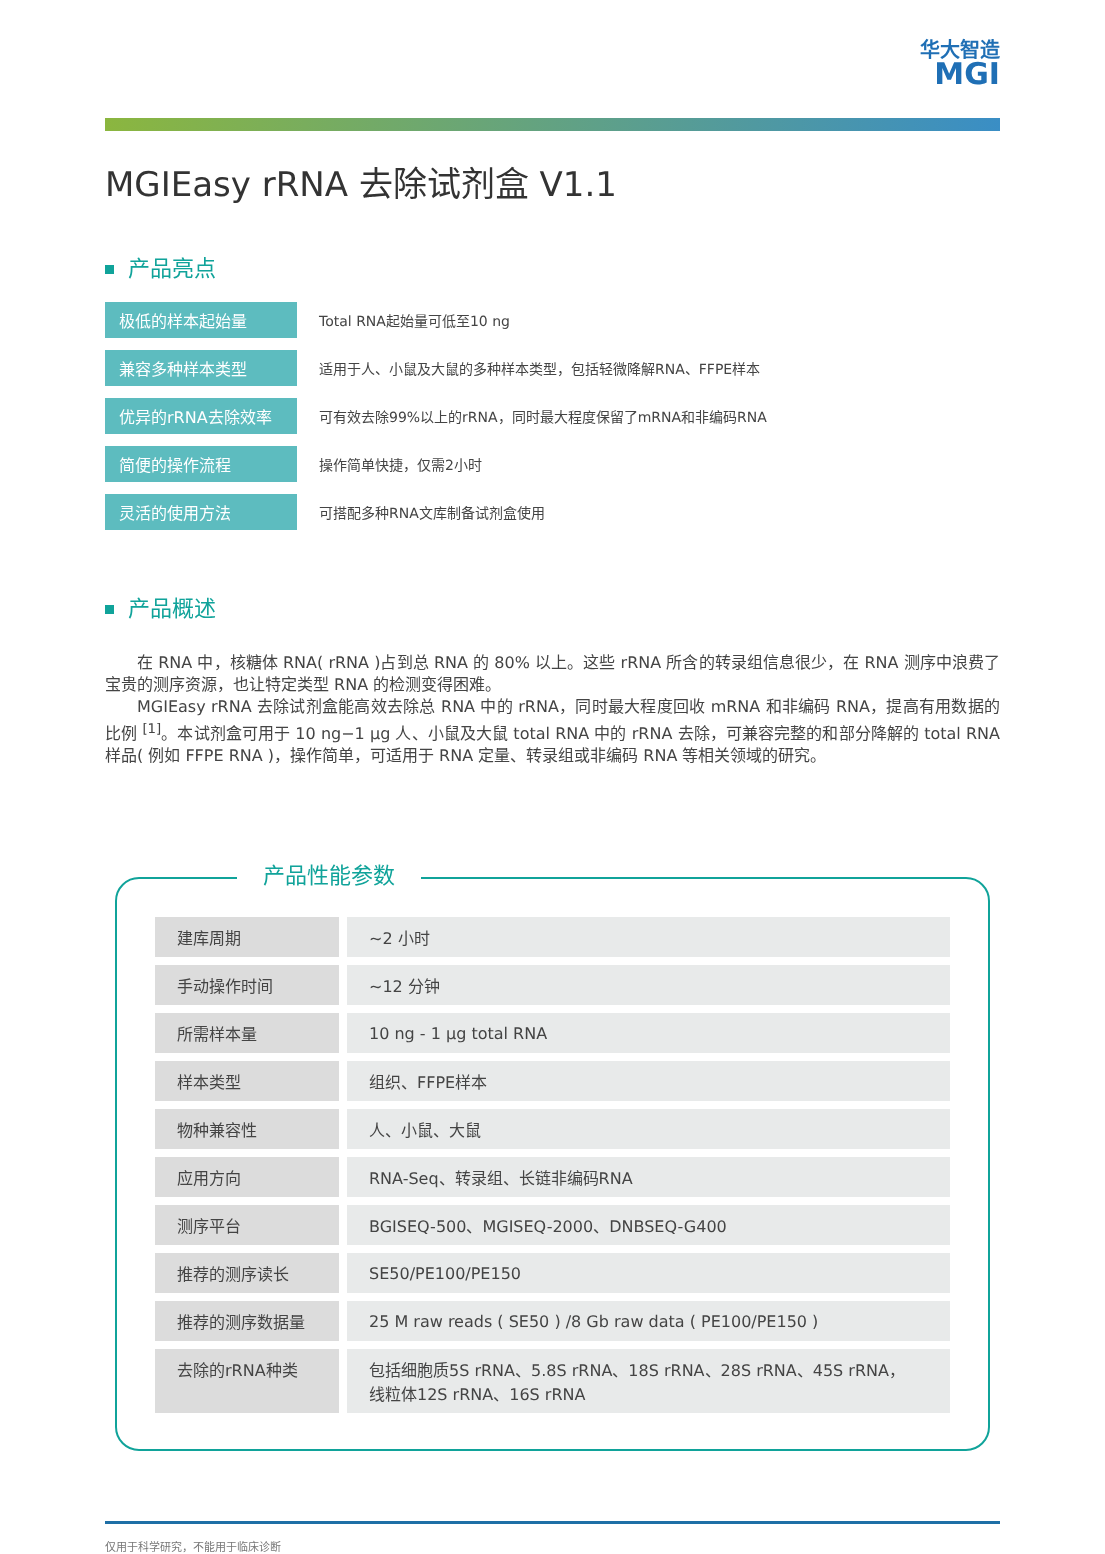华大智造
MGI
MGIEasy rRNA 去除试剂盒 V1.1
产品亮点
极低的样本起始量
Total RNA起始量可低至10 ng
兼容多种样本类型
适用于人、小鼠及大鼠的多种样本类型，包括轻微降解RNA、FFPE样本
优异的rRNA去除效率
可有效去除99%以上的rRNA，同时最大程度保留了mRNA和非编码RNA
简便的操作流程
操作简单快捷，仅需2小时
灵活的使用方法
可搭配多种RNA文库制备试剂盒使用
产品概述
在 RNA 中，核糖体 RNA( rRNA )占到总 RNA 的 80% 以上。这些 rRNA 所含的转录组信息很少，在 RNA 测序中浪费了宝贵的测序资源，也让特定类型 RNA 的检测变得困难。
MGIEasy rRNA 去除试剂盒能高效去除总 RNA 中的 rRNA，同时最大程度回收 mRNA 和非编码 RNA，提高有用数据的比例 <sup>[1]</sup>。本试剂盒可用于 10 ng−1 μg 人、小鼠及大鼠 total RNA 中的 rRNA 去除，可兼容完整的和部分降解的 total RNA 样品( 例如 FFPE RNA )，操作简单，可适用于 RNA 定量、转录组或非编码 RNA 等相关领域的研究。
产品性能参数
| 建库周期 | ~2 小时 |
| 手动操作时间 | ~12 分钟 |
| 所需样本量 | 10 ng - 1 μg total RNA |
| 样本类型 | 组织、FFPE样本 |
| 物种兼容性 | 人、小鼠、大鼠 |
| 应用方向 | RNA-Seq、转录组、长链非编码RNA |
| 测序平台 | BGISEQ-500、MGISEQ-2000、DNBSEQ-G400 |
| 推荐的测序读长 | SE50/PE100/PE150 |
| 推荐的测序数据量 | 25 M raw reads ( SE50 ) /8 Gb raw data ( PE100/PE150 ) |
| 去除的rRNA种类 | 包括细胞质5S rRNA、5.8S rRNA、18S rRNA、28S rRNA、45S rRNA， 线粒体12S rRNA、16S rRNA |
仅用于科学研究，不能用于临床诊断